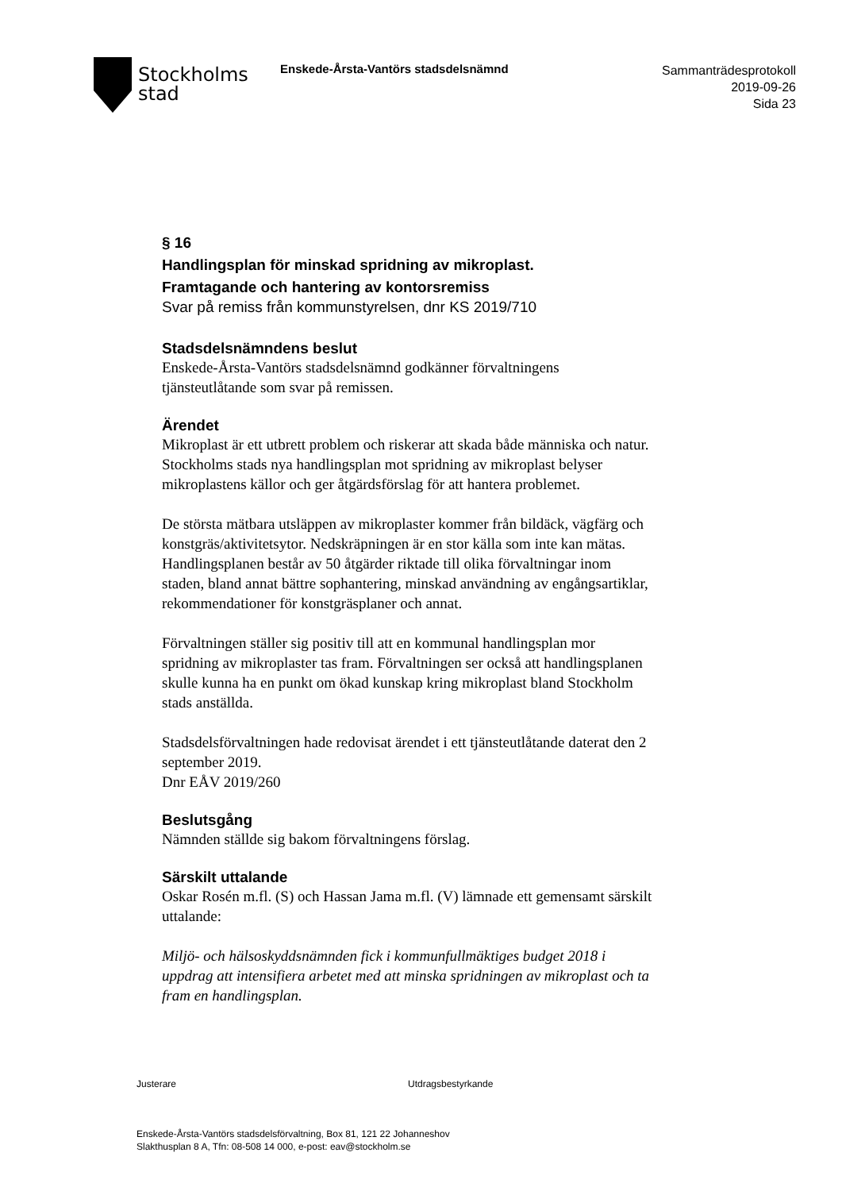Stockholms
stad
Enskede-Årsta-Vantörs stadsdelsnämnd
Sammanträdesprotokoll
2019-09-26
Sida 23
§ 16
Handlingsplan för minskad spridning av mikroplast.
Framtagande och hantering av kontorsremiss
Svar på remiss från kommunstyrelsen, dnr KS 2019/710
Stadsdelsnämndens beslut
Enskede-Årsta-Vantörs stadsdelsnämnd godkänner förvaltningens tjänsteutlåtande som svar på remissen.
Ärendet
Mikroplast är ett utbrett problem och riskerar att skada både människa och natur. Stockholms stads nya handlingsplan mot spridning av mikroplast belyser mikroplastens källor och ger åtgärdsförslag för att hantera problemet.
De största mätbara utsläppen av mikroplaster kommer från bildäck, vägfärg och konstgräs/aktivitetsytor. Nedskräpningen är en stor källa som inte kan mätas. Handlingsplanen består av 50 åtgärder riktade till olika förvaltningar inom staden, bland annat bättre sophantering, minskad användning av engångsartiklar, rekommendationer för konstgräsplaner och annat.
Förvaltningen ställer sig positiv till att en kommunal handlingsplan mor spridning av mikroplaster tas fram. Förvaltningen ser också att handlingsplanen skulle kunna ha en punkt om ökad kunskap kring mikroplast bland Stockholm stads anställda.
Stadsdelsförvaltningen hade redovisat ärendet i ett tjänsteutlåtande daterat den 2 september 2019.
Dnr EÅV 2019/260
Beslutsgång
Nämnden ställde sig bakom förvaltningens förslag.
Särskilt uttalande
Oskar Rosén m.fl. (S) och Hassan Jama m.fl. (V) lämnade ett gemensamt särskilt uttalande:
Miljö- och hälsoskyddsnämnden fick i kommunfullmäktiges budget 2018 i uppdrag att intensifiera arbetet med att minska spridningen av mikroplast och ta fram en handlingsplan.
Justerare Utdragsbestyrkande
Enskede-Årsta-Vantörs stadsdelsförvaltning, Box 81, 121 22 Johanneshov
Slakthusplan 8 A, Tfn: 08-508 14 000, e-post: eav@stockholm.se